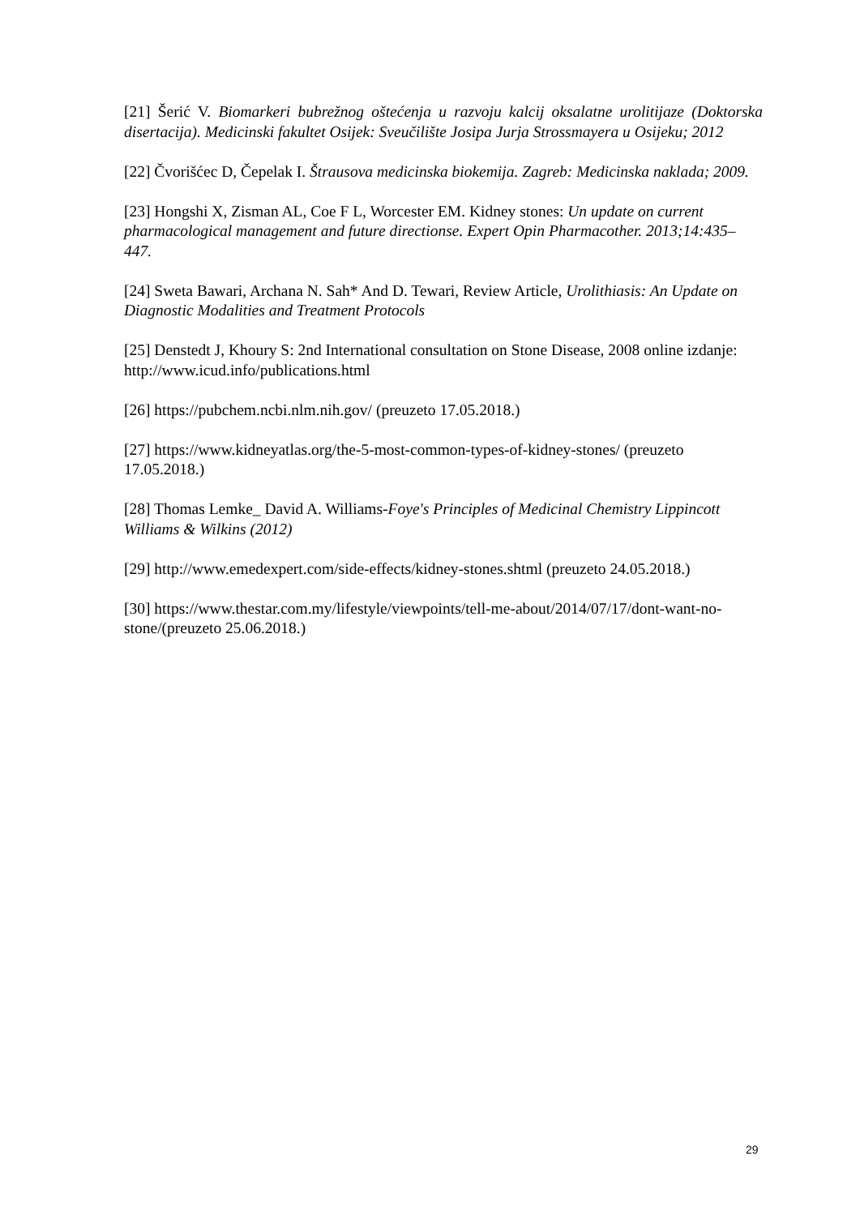[21] Šerić V. Biomarkeri bubrežnog oštećenja u razvoju kalcij oksalatne urolitijaze (Doktorska disertacija). Medicinski fakultet Osijek: Sveučilište Josipa Jurja Strossmayera u Osijeku; 2012
[22] Čvorišćec D, Čepelak I. Štrausova medicinska biokemija. Zagreb: Medicinska naklada; 2009.
[23] Hongshi X, Zisman AL, Coe F L, Worcester EM. Kidney stones: Un update on current pharmacological management and future directionse. Expert Opin Pharmacother. 2013;14:435–447.
[24] Sweta Bawari, Archana N. Sah* And D. Tewari, Review Article, Urolithiasis: An Update on Diagnostic Modalities and Treatment Protocols
[25] Denstedt J, Khoury S: 2nd International consultation on Stone Disease, 2008 online izdanje: http://www.icud.info/publications.html
[26] https://pubchem.ncbi.nlm.nih.gov/ (preuzeto 17.05.2018.)
[27] https://www.kidneyatlas.org/the-5-most-common-types-of-kidney-stones/ (preuzeto 17.05.2018.)
[28] Thomas Lemke_ David A. Williams-Foye's Principles of Medicinal Chemistry Lippincott Williams & Wilkins (2012)
[29] http://www.emedexpert.com/side-effects/kidney-stones.shtml (preuzeto 24.05.2018.)
[30] https://www.thestar.com.my/lifestyle/viewpoints/tell-me-about/2014/07/17/dont-want-no-stone/(preuzeto 25.06.2018.)
29